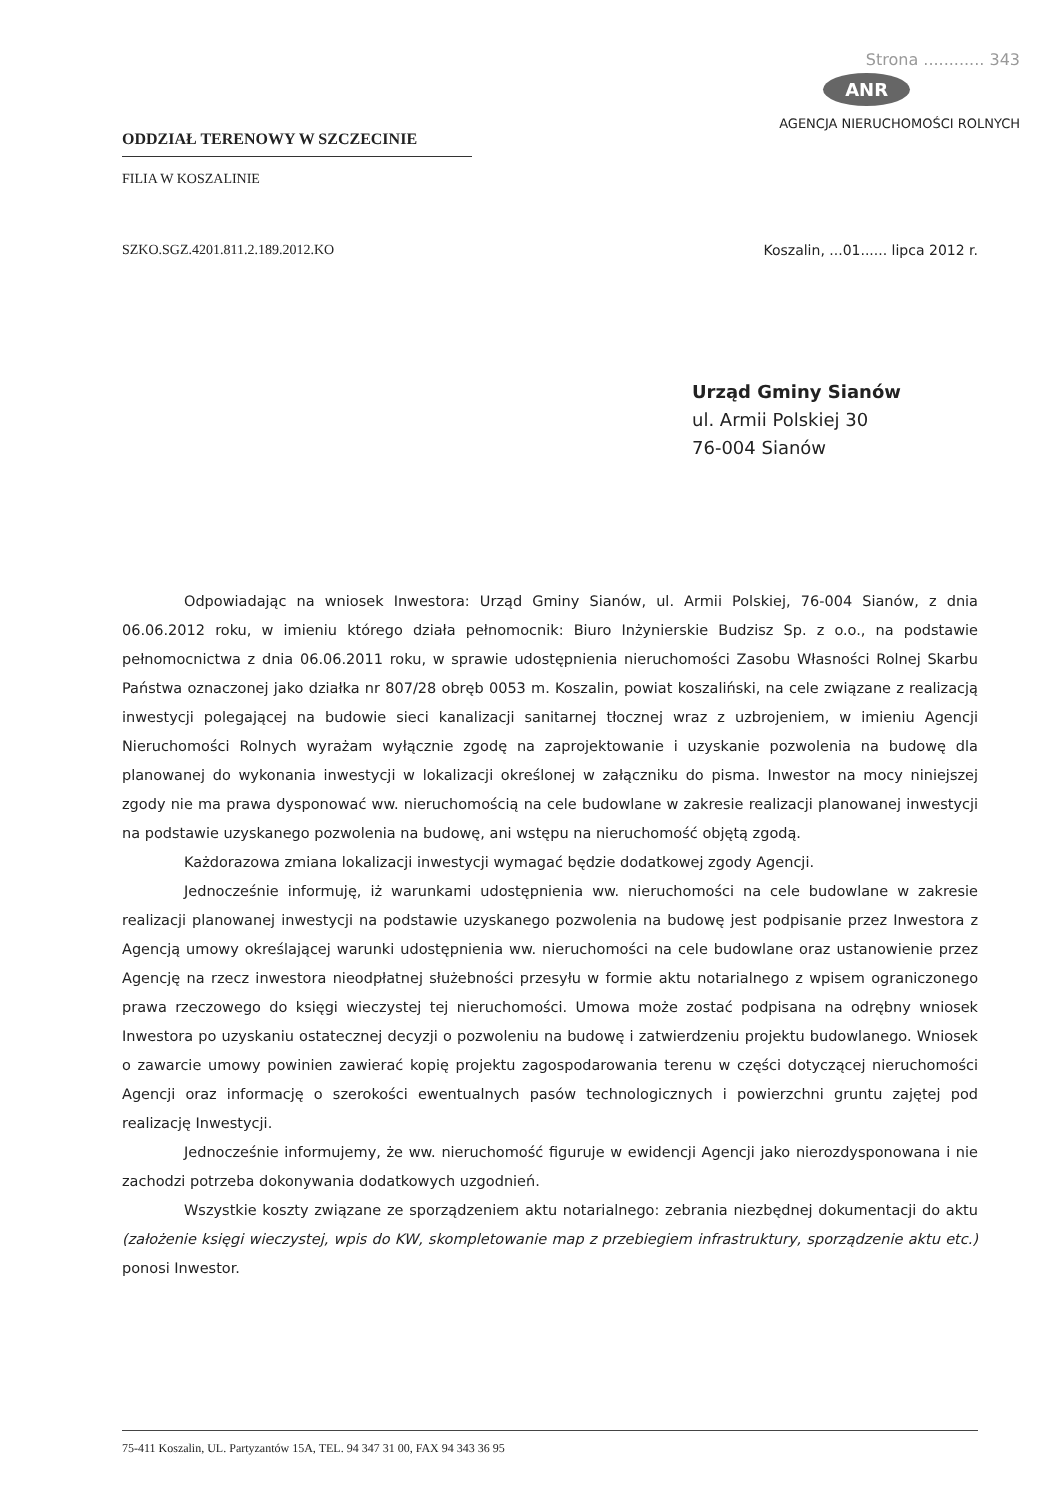ODDZIAŁ TERENOWY W SZCZECINIE
FILIA W KOSZALINIE
Strona ............ 343
ANR
AGENCJA NIERUCHOMOŚCI ROLNYCH
SZKO.SGZ.4201.811.2.189.2012.KO Koszalin, ...01...... lipca 2012 r.
Urząd Gminy Sianów
ul. Armii Polskiej 30
76-004 Sianów
Odpowiadając na wniosek Inwestora: Urząd Gminy Sianów, ul. Armii Polskiej, 76-004 Sianów, z dnia 06.06.2012 roku, w imieniu którego działa pełnomocnik: Biuro Inżynierskie Budzisz Sp. z o.o., na podstawie pełnomocnictwa z dnia 06.06.2011 roku, w sprawie udostępnienia nieruchomości Zasobu Własności Rolnej Skarbu Państwa oznaczonej jako działka nr 807/28 obręb 0053 m. Koszalin, powiat koszaliński, na cele związane z realizacją inwestycji polegającej na budowie sieci kanalizacji sanitarnej tłocznej wraz z uzbrojeniem, w imieniu Agencji Nieruchomości Rolnych wyrażam wyłącznie zgodę na zaprojektowanie i uzyskanie pozwolenia na budowę dla planowanej do wykonania inwestycji w lokalizacji określonej w załączniku do pisma. Inwestor na mocy niniejszej zgody nie ma prawa dysponować ww. nieruchomością na cele budowlane w zakresie realizacji planowanej inwestycji na podstawie uzyskanego pozwolenia na budowę, ani wstępu na nieruchomość objętą zgodą.
Każdorazowa zmiana lokalizacji inwestycji wymagać będzie dodatkowej zgody Agencji.
Jednocześnie informuję, iż warunkami udostępnienia ww. nieruchomości na cele budowlane w zakresie realizacji planowanej inwestycji na podstawie uzyskanego pozwolenia na budowę jest podpisanie przez Inwestora z Agencją umowy określającej warunki udostępnienia ww. nieruchomości na cele budowlane oraz ustanowienie przez Agencję na rzecz inwestora nieodpłatnej służebności przesyłu w formie aktu notarialnego z wpisem ograniczonego prawa rzeczowego do księgi wieczystej tej nieruchomości. Umowa może zostać podpisana na odrębny wniosek Inwestora po uzyskaniu ostatecznej decyzji o pozwoleniu na budowę i zatwierdzeniu projektu budowlanego. Wniosek o zawarcie umowy powinien zawierać kopię projektu zagospodarowania terenu w części dotyczącej nieruchomości Agencji oraz informację o szerokości ewentualnych pasów technologicznych i powierzchni gruntu zajętej pod realizację Inwestycji.
Jednocześnie informujemy, że ww. nieruchomość figuruje w ewidencji Agencji jako nierozdysponowana i nie zachodzi potrzeba dokonywania dodatkowych uzgodnień.
Wszystkie koszty związane ze sporządzeniem aktu notarialnego: zebrania niezbędnej dokumentacji do aktu (założenie księgi wieczystej, wpis do KW, skompletowanie map z przebiegiem infrastruktury, sporządzenie aktu etc.) ponosi Inwestor.
75-411 Koszalin, UL. Partyzantów 15A, TEL. 94 347 31 00, FAX 94 343 36 95